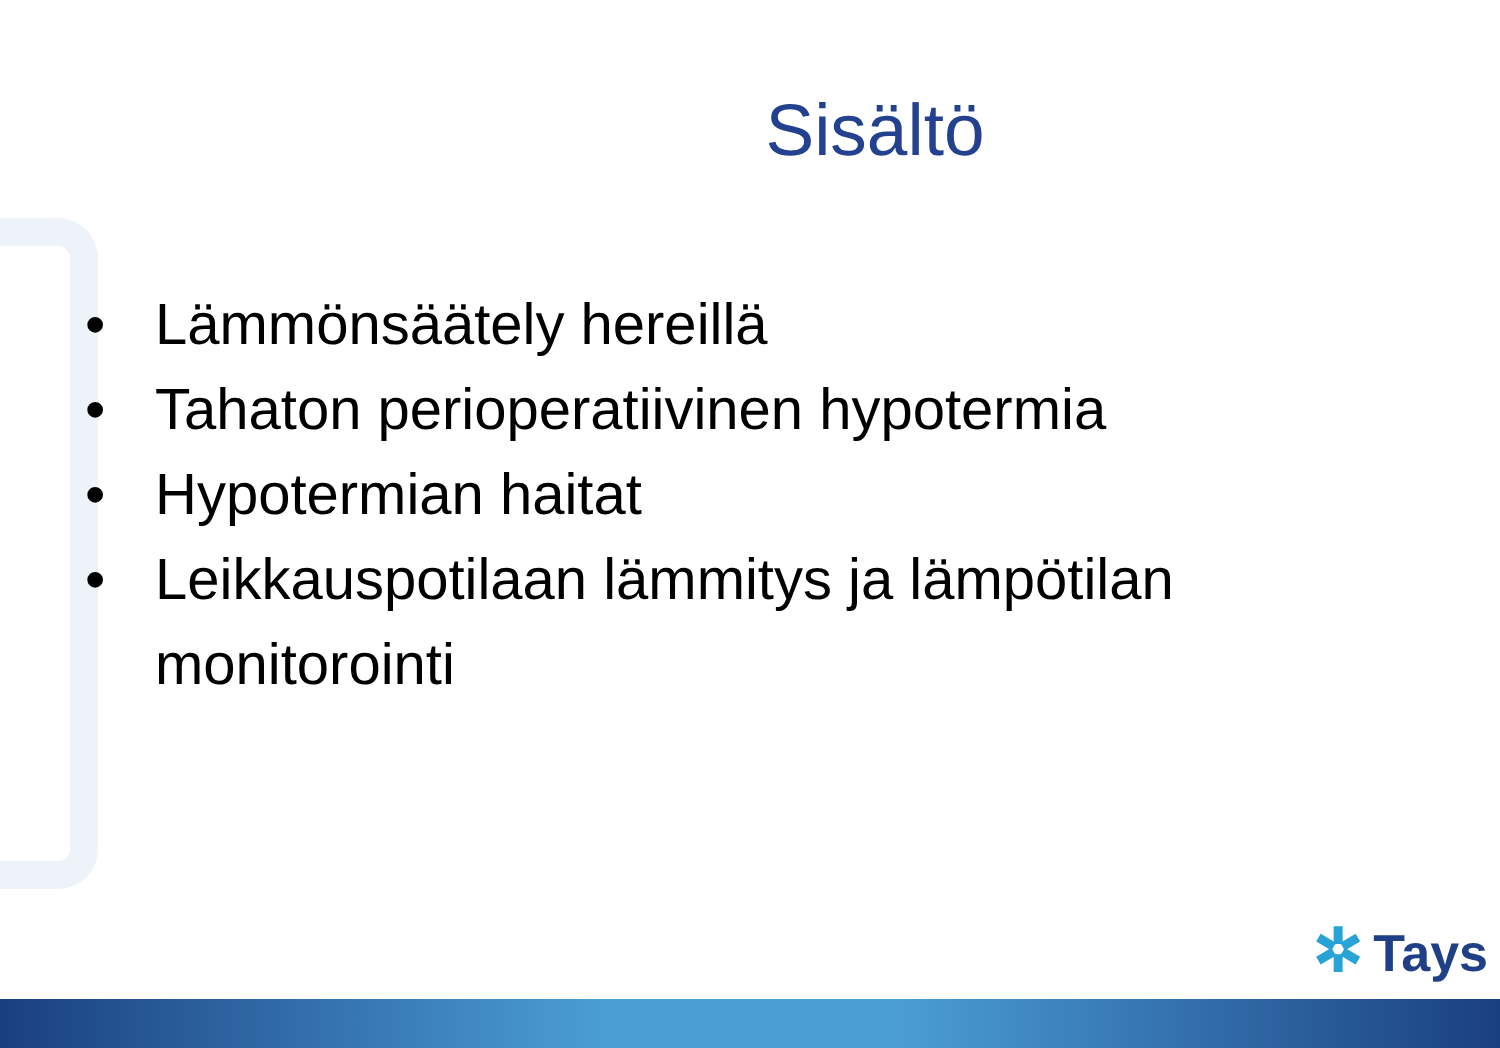Sisältö
• Lämmönsäätely hereillä
• Tahaton perioperatiivinen hypotermia
• Hypotermian haitat
• Leikkauspotilaan lämmitys ja lämpötilan
monitorointi
✲ Tays